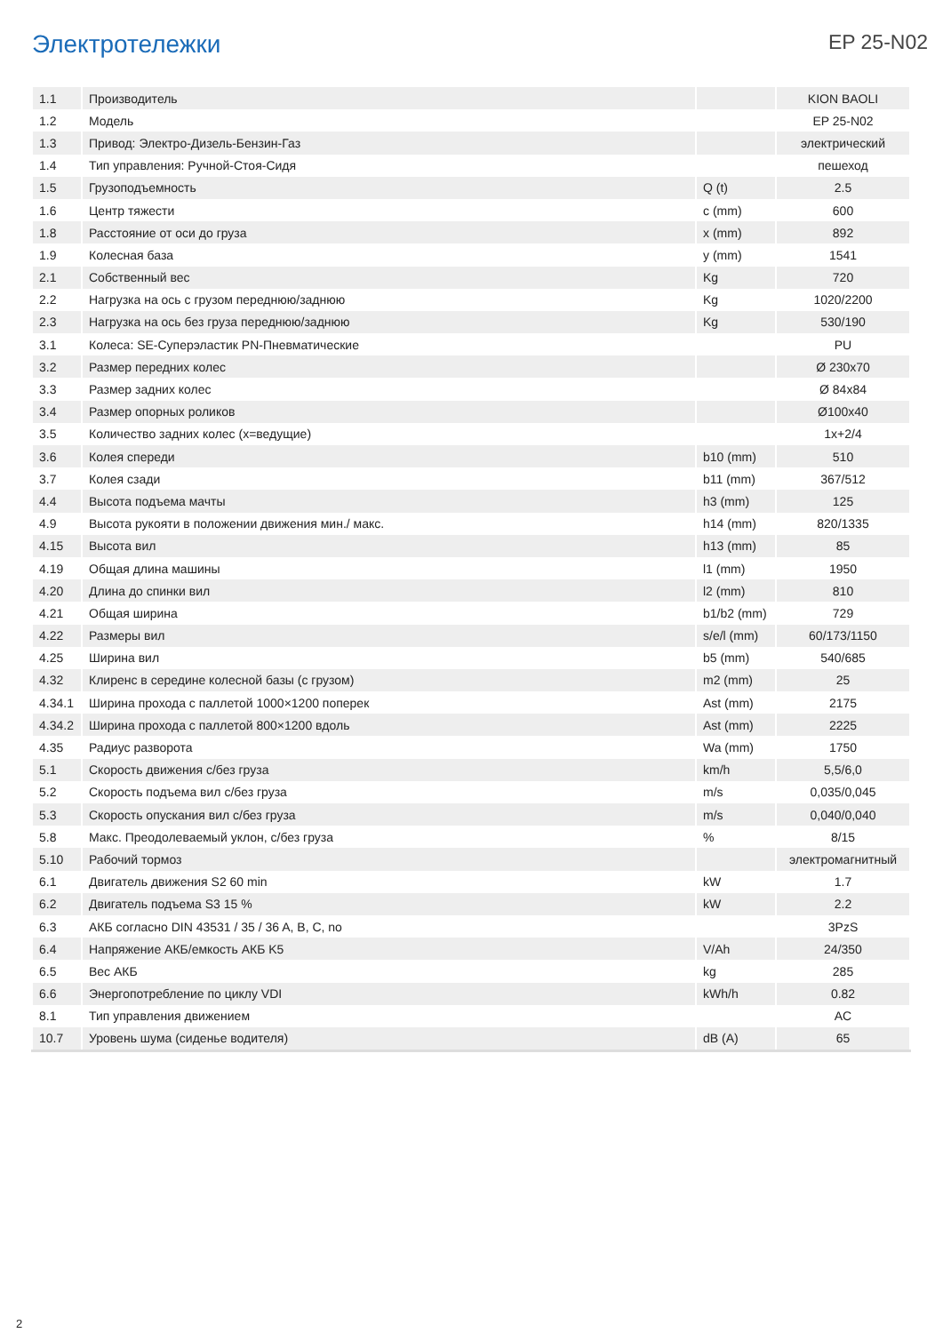Электротележки
EP 25-N02
| 1.1 | Производитель | | KION BAOLI |
| 1.2 | Модель | | EP 25-N02 |
| 1.3 | Привод: Электро-Дизель-Бензин-Газ | | электрический |
| 1.4 | Тип управления: Ручной-Стоя-Сидя | | пешеход |
| 1.5 | Грузоподъемность | Q (t) | 2.5 |
| 1.6 | Центр тяжести | c (mm) | 600 |
| 1.8 | Расстояние от оси до груза | x (mm) | 892 |
| 1.9 | Колесная база | y (mm) | 1541 |
| 2.1 | Собственный вес | Kg | 720 |
| 2.2 | Нагрузка на ось с грузом переднюю/заднюю | Kg | 1020/2200 |
| 2.3 | Нагрузка на ось без груза переднюю/заднюю | Kg | 530/190 |
| 3.1 | Колеса: SE-Суперэластик PN-Пневматические | | PU |
| 3.2 | Размер передних колес | | Ø 230x70 |
| 3.3 | Размер задних колес | | Ø 84x84 |
| 3.4 | Размер опорных роликов | | Ø100x40 |
| 3.5 | Количество задних колес (x=ведущие) | | 1x+2/4 |
| 3.6 | Колея спереди | b10 (mm) | 510 |
| 3.7 | Колея сзади | b11 (mm) | 367/512 |
| 4.4 | Высота подъема мачты | h3 (mm) | 125 |
| 4.9 | Высота рукояти в положении движения мин./ макс. | h14 (mm) | 820/1335 |
| 4.15 | Высота вил | h13 (mm) | 85 |
| 4.19 | Общая длина машины | l1 (mm) | 1950 |
| 4.20 | Длина до спинки вил | l2 (mm) | 810 |
| 4.21 | Общая ширина | b1/b2 (mm) | 729 |
| 4.22 | Размеры вил | s/e/l (mm) | 60/173/1150 |
| 4.25 | Ширина вил | b5 (mm) | 540/685 |
| 4.32 | Клиренс в середине колесной базы (с грузом) | m2 (mm) | 25 |
| 4.34.1 | Ширина прохода с паллетой 1000×1200 поперек | Ast (mm) | 2175 |
| 4.34.2 | Ширина прохода с паллетой 800×1200 вдоль | Ast (mm) | 2225 |
| 4.35 | Радиус разворота | Wa (mm) | 1750 |
| 5.1 | Скорость движения с/без груза | km/h | 5,5/6,0 |
| 5.2 | Скорость подъема вил с/без груза | m/s | 0,035/0,045 |
| 5.3 | Скорость опускания вил с/без груза | m/s | 0,040/0,040 |
| 5.8 | Макс. Преодолеваемый уклон, с/без груза | % | 8/15 |
| 5.10 | Рабочий тормоз | | электромагнитный |
| 6.1 | Двигатель движения S2 60 min | kW | 1.7 |
| 6.2 | Двигатель подъема S3 15 % | kW | 2.2 |
| 6.3 | АКБ согласно DIN 43531 / 35 / 36 A, B, C, no | | 3PzS |
| 6.4 | Напряжение АКБ/емкость АКБ K5 | V/Ah | 24/350 |
| 6.5 | Вес АКБ | kg | 285 |
| 6.6 | Энергопотребление по циклу VDI | kWh/h | 0.82 |
| 8.1 | Тип управления движением | | AC |
| 10.7 | Уровень шума (сиденье водителя) | dB (A) | 65 |
2